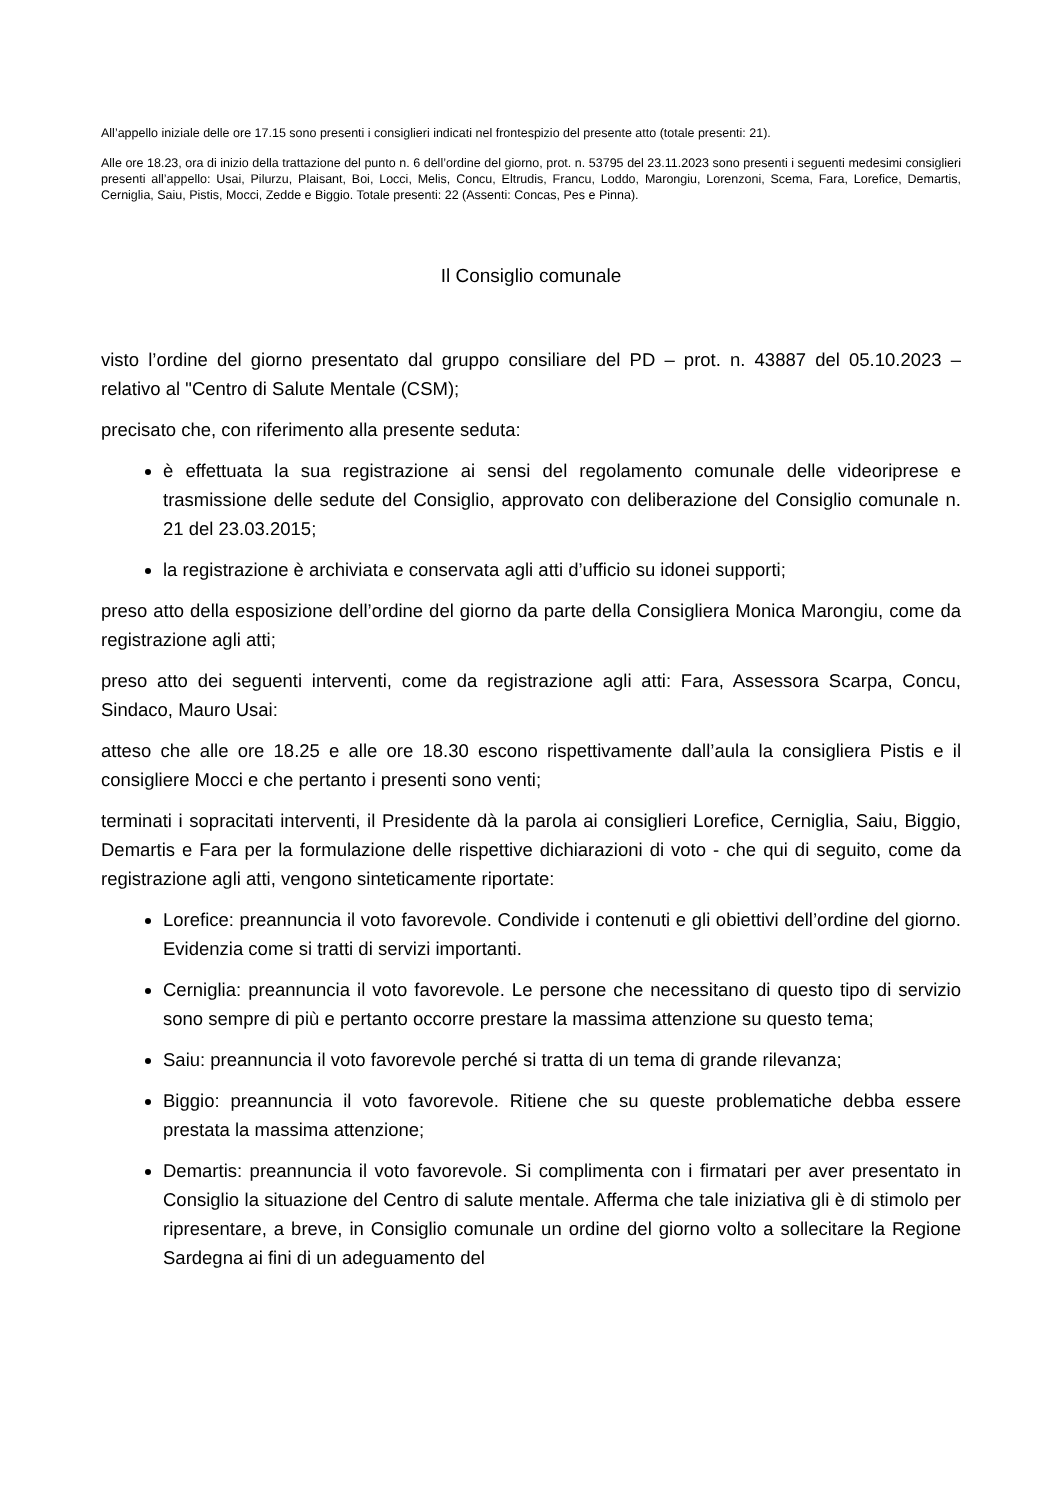All’appello iniziale delle ore 17.15 sono presenti i consiglieri indicati nel frontespizio del presente atto (totale presenti: 21).
Alle ore 18.23, ora di inizio della trattazione del punto n. 6 dell’ordine del giorno, prot. n. 53795 del 23.11.2023 sono presenti i seguenti medesimi consiglieri presenti all’appello: Usai, Pilurzu, Plaisant, Boi, Locci, Melis, Concu, Eltrudis, Francu, Loddo, Marongiu, Lorenzoni, Scema, Fara, Lorefice, Demartis, Cerniglia, Saiu, Pistis, Mocci, Zedde e Biggio. Totale presenti: 22 (Assenti: Concas, Pes e Pinna).
Il Consiglio comunale
visto l’ordine del giorno presentato dal gruppo consiliare del PD – prot. n. 43887 del 05.10.2023 – relativo al "Centro di Salute Mentale (CSM);
precisato che, con riferimento alla presente seduta:
è effettuata la sua registrazione ai sensi del regolamento comunale delle videoriprese e trasmissione delle sedute del Consiglio, approvato con deliberazione del Consiglio comunale n. 21 del 23.03.2015;
la registrazione è archiviata e conservata agli atti d’ufficio su idonei supporti;
preso atto della esposizione dell’ordine del giorno da parte della Consigliera Monica Marongiu, come da registrazione agli atti;
preso atto dei seguenti interventi, come da registrazione agli atti: Fara, Assessora Scarpa, Concu, Sindaco, Mauro Usai:
atteso che alle ore 18.25 e alle ore 18.30 escono rispettivamente dall’aula la consigliera Pistis e il consigliere Mocci e che pertanto i presenti sono venti;
terminati i sopracitati interventi, il Presidente dà la parola ai consiglieri Lorefice, Cerniglia, Saiu, Biggio, Demartis e Fara per la formulazione delle rispettive dichiarazioni di voto - che qui di seguito, come da registrazione agli atti, vengono sinteticamente riportate:
Lorefice: preannuncia il voto favorevole. Condivide i contenuti e gli obiettivi dell’ordine del giorno. Evidenzia come si tratti di servizi importanti.
Cerniglia: preannuncia il voto favorevole. Le persone che necessitano di questo tipo di servizio sono sempre di più e pertanto occorre prestare la massima attenzione su questo tema;
Saiu: preannuncia il voto favorevole perché si tratta di un tema di grande rilevanza;
Biggio: preannuncia il voto favorevole. Ritiene che su queste problematiche debba essere prestata la massima attenzione;
Demartis: preannuncia il voto favorevole. Si complimenta con i firmatari per aver presentato in Consiglio la situazione del Centro di salute mentale. Afferma che tale iniziativa gli è di stimolo per ripresentare, a breve, in Consiglio comunale un ordine del giorno volto a sollecitare la Regione Sardegna ai fini di un adeguamento del